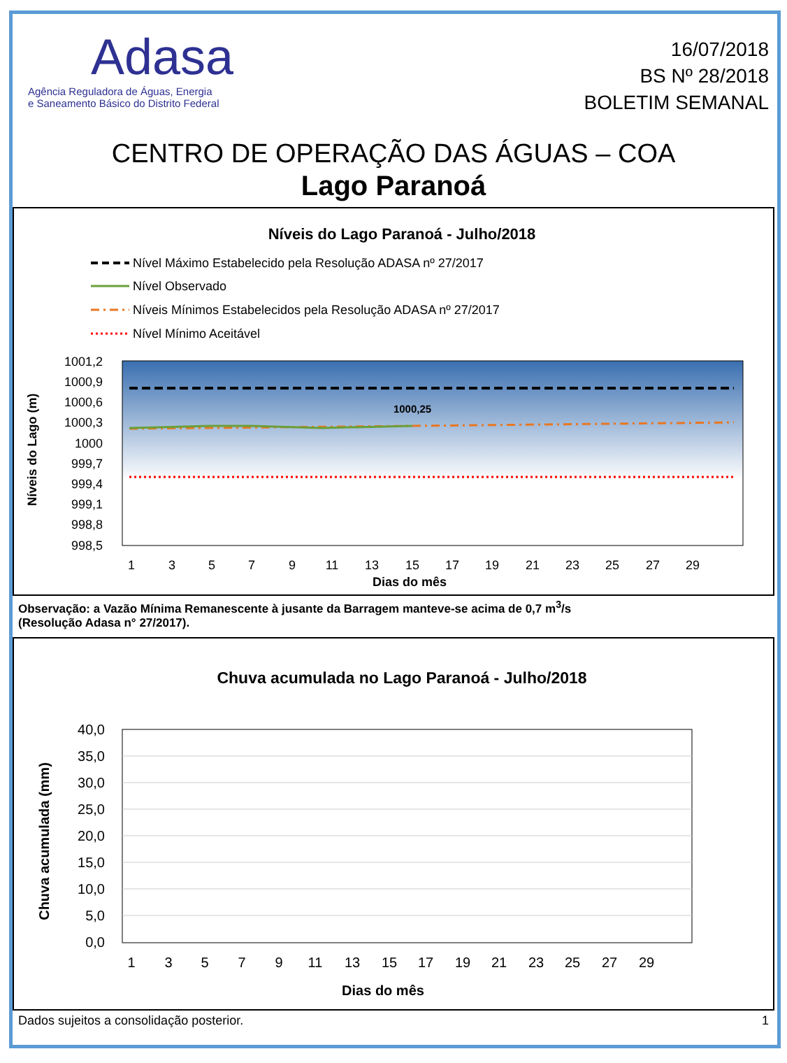Adasa
Agência Reguladora de Águas, Energia
e Saneamento Básico do Distrito Federal
16/07/2018
BS Nº 28/2018
BOLETIM SEMANAL
CENTRO DE OPERAÇÃO DAS ÁGUAS – COA
Lago Paranoá
Níveis do Lago Paranoá - Julho/2018
Nível Máximo Estabelecido pela Resolução ADASA nº 27/2017
Nível Observado
Níveis Mínimos Estabelecidos pela Resolução ADASA nº 27/2017
Nível Mínimo Aceitável
1001,2
1000,9
1000,6
1000,3
1000
999,7
999,4
999,1
998,8
998,5
1000,25
1
3
5
7
9
11
13
15
17
19
21
23
25
27
29
Dias do mês
Níveis do Lago (m)
Observação: a Vazão Mínima Remanescente à jusante da Barragem manteve-se acima de 0,7 m<sup>3</sup>/s
(Resolução Adasa n° 27/2017).
Chuva acumulada no Lago Paranoá - Julho/2018
40,0
35,0
30,0
25,0
20,0
15,0
10,0
5,0
0,0
1
3
5
7
9
11
13
15
17
19
21
23
25
27
29
Dias do mês
Chuva acumulada (mm)
Dados sujeitos a consolidação posterior. 1